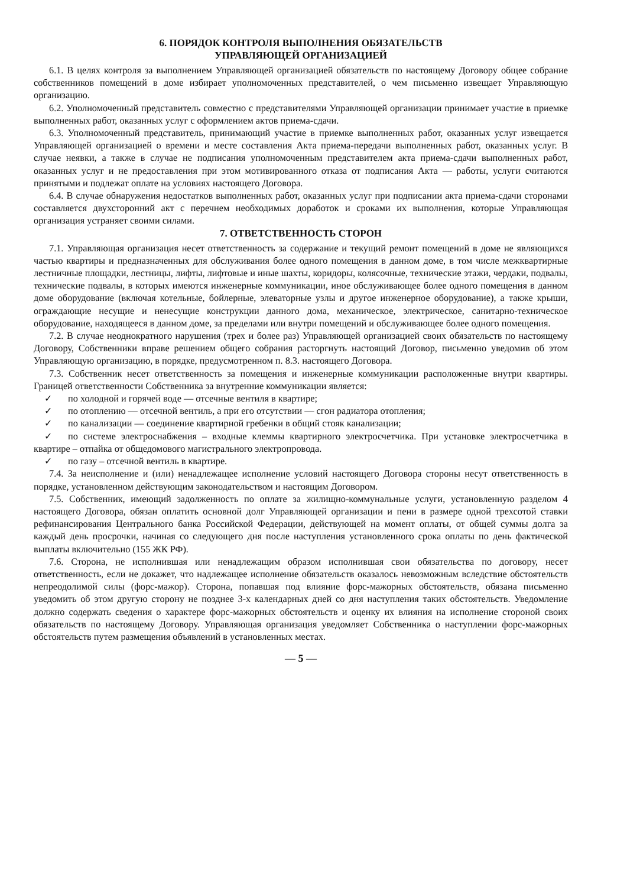6. ПОРЯДОК КОНТРОЛЯ ВЫПОЛНЕНИЯ ОБЯЗАТЕЛЬСТВ
УПРАВЛЯЮЩЕЙ ОРГАНИЗАЦИЕЙ
6.1. В целях контроля за выполнением Управляющей организацией обязательств по настоящему Договору общее собрание собственников помещений в доме избирает уполномоченных представителей, о чем письменно извещает Управляющую организацию.
6.2. Уполномоченный представитель совместно с представителями Управляющей организации принимает участие в приемке выполненных работ, оказанных услуг с оформлением актов приема-сдачи.
6.3. Уполномоченный представитель, принимающий участие в приемке выполненных работ, оказанных услуг извещается Управляющей организацией о времени и месте составления Акта приема-передачи выполненных работ, оказанных услуг. В случае неявки, а также в случае не подписания уполномоченным представителем акта приема-сдачи выполненных работ, оказанных услуг и не предоставления при этом мотивированного отказа от подписания Акта — работы, услуги считаются принятыми и подлежат оплате на условиях настоящего Договора.
6.4. В случае обнаружения недостатков выполненных работ, оказанных услуг при подписании акта приема-сдачи сторонами составляется двухсторонний акт с перечнем необходимых доработок и сроками их выполнения, которые Управляющая организация устраняет своими силами.
7. ОТВЕТСТВЕННОСТЬ СТОРОН
7.1. Управляющая организация несет ответственность за содержание и текущий ремонт помещений в доме не являющихся частью квартиры и предназначенных для обслуживания более одного помещения в данном доме, в том числе межквартирные лестничные площадки, лестницы, лифты, лифтовые и иные шахты, коридоры, колясочные, технические этажи, чердаки, подвалы, технические подвалы, в которых имеются инженерные коммуникации, иное обслуживающее более одного помещения в данном доме оборудование (включая котельные, бойлерные, элеваторные узлы и другое инженерное оборудование), а также крыши, ограждающие несущие и ненесущие конструкции данного дома, механическое, электрическое, санитарно-техническое оборудование, находящееся в данном доме, за пределами или внутри помещений и обслуживающее более одного помещения.
7.2. В случае неоднократного нарушения (трех и более раз) Управляющей организацией своих обязательств по настоящему Договору, Собственники вправе решением общего собрания расторгнуть настоящий Договор, письменно уведомив об этом Управляющую организацию, в порядке, предусмотренном п. 8.3. настоящего Договора.
7.3. Собственник несет ответственность за помещения и инженерные коммуникации расположенные внутри квартиры. Границей ответственности Собственника за внутренние коммуникации является:
✓ по холодной и горячей воде — отсечные вентиля в квартире;
✓ по отоплению — отсечной вентиль, а при его отсутствии — сгон радиатора отопления;
✓ по канализации — соединение квартирной гребенки в общий стояк канализации;
✓ по системе электроснабжения – входные клеммы квартирного электросчетчика. При установке электросчетчика в квартире – отпайка от общедомового магистрального электропровода.
✓ по газу – отсечной вентиль в квартире.
7.4. За неисполнение и (или) ненадлежащее исполнение условий настоящего Договора стороны несут ответственность в порядке, установленном действующим законодательством и настоящим Договором.
7.5. Собственник, имеющий задолженность по оплате за жилищно-коммунальные услуги, установленную разделом 4 настоящего Договора, обязан оплатить основной долг Управляющей организации и пени в размере одной трехсотой ставки рефинансирования Центрального банка Российской Федерации, действующей на момент оплаты, от общей суммы долга за каждый день просрочки, начиная со следующего дня после наступления установленного срока оплаты по день фактической выплаты включительно (155 ЖК РФ).
7.6. Сторона, не исполнившая или ненадлежащим образом исполнившая свои обязательства по договору, несет ответственность, если не докажет, что надлежащее исполнение обязательств оказалось невозможным вследствие обстоятельств непреодолимой силы (форс-мажор). Сторона, попавшая под влияние форс-мажорных обстоятельств, обязана письменно уведомить об этом другую сторону не позднее 3-х календарных дней со дня наступления таких обстоятельств. Уведомление должно содержать сведения о характере форс-мажорных обстоятельств и оценку их влияния на исполнение стороной своих обязательств по настоящему Договору. Управляющая организация уведомляет Собственника о наступлении форс-мажорных обстоятельств путем размещения объявлений в установленных местах.
— 5 —